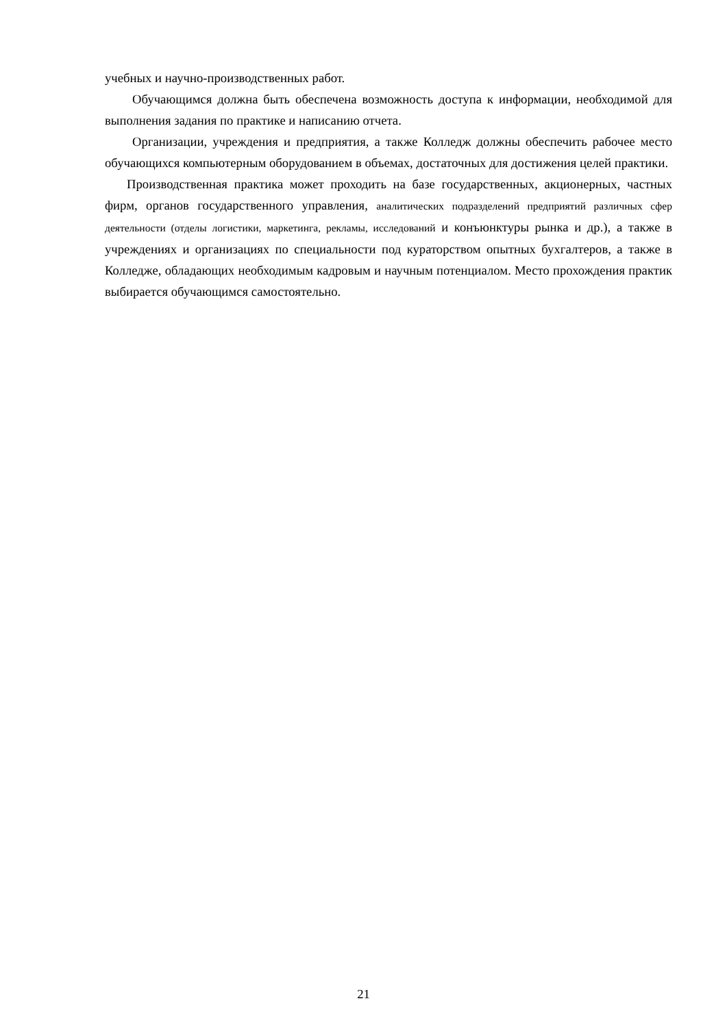учебных и научно-производственных работ.
Обучающимся должна быть обеспечена возможность доступа к информации, необходимой для выполнения задания по практике и написанию отчета.
Организации, учреждения и предприятия, а также Колледж должны обеспечить рабочее место обучающихся компьютерным оборудованием в объемах, достаточных для достижения целей практики.
Производственная практика может проходить на базе государственных, акционерных, частных фирм, органов государственного управления, аналитических подразделений предприятий различных сфер деятельности (отделы логистики, маркетинга, рекламы, исследований и конъюнктуры рынка и др.), а также в учреждениях и организациях по специальности под кураторством опытных бухгалтеров, а также в Колледже, обладающих необходимым кадровым и научным потенциалом. Место прохождения практик выбирается обучающимся самостоятельно.
21